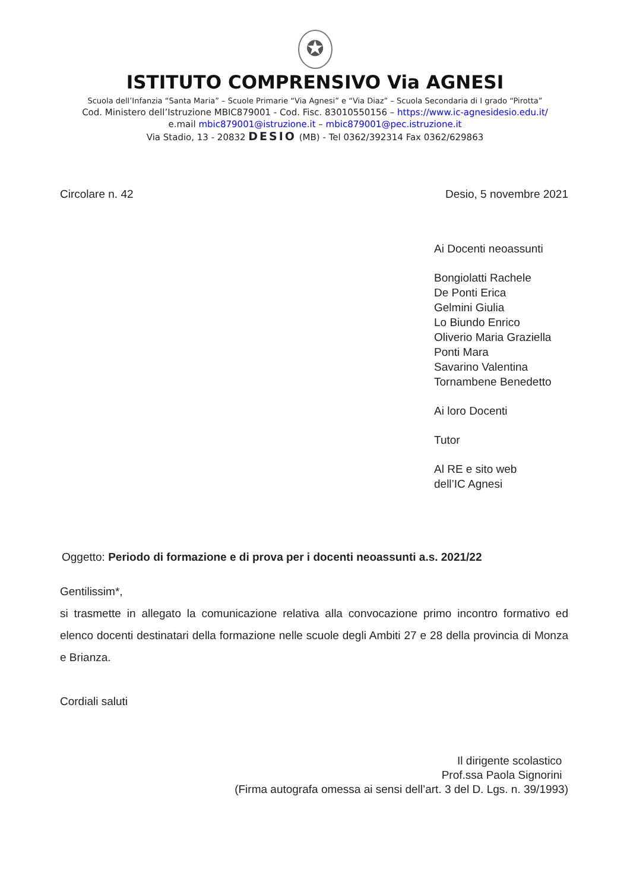✪
ISTITUTO COMPRENSIVO Via AGNESI
Scuola dell’Infanzia “Santa Maria” – Scuole Primarie “Via Agnesi” e “Via Diaz” – Scuola Secondaria di I grado “Pirotta”
Cod. Ministero dell’Istruzione MBIC879001 - Cod. Fisc. 83010550156 – https://www.ic-agnesidesio.edu.it/
e.mail mbic879001@istruzione.it – mbic879001@pec.istruzione.it
Via Stadio, 13 - 20832 DESIO (MB) - Tel 0362/392314 Fax 0362/629863
Circolare n. 42 Desio, 5 novembre 2021
Ai Docenti neoassunti
Bongiolatti Rachele
De Ponti Erica
Gelmini Giulia
Lo Biundo Enrico
Oliverio Maria Graziella
Ponti Mara
Savarino Valentina
Tornambene Benedetto
Ai loro Docenti
Tutor
Al RE e sito web
dell’IC Agnesi
Oggetto: Periodo di formazione e di prova per i docenti neoassunti a.s. 2021/22
Gentilissim*,
si trasmette in allegato la comunicazione relativa alla convocazione primo incontro formativo ed elenco docenti destinatari della formazione nelle scuole degli Ambiti 27 e 28 della provincia di Monza e Brianza.
Cordiali saluti
Il dirigente scolastico
Prof.ssa Paola Signorini
(Firma autografa omessa ai sensi dell’art. 3 del D. Lgs. n. 39/1993)